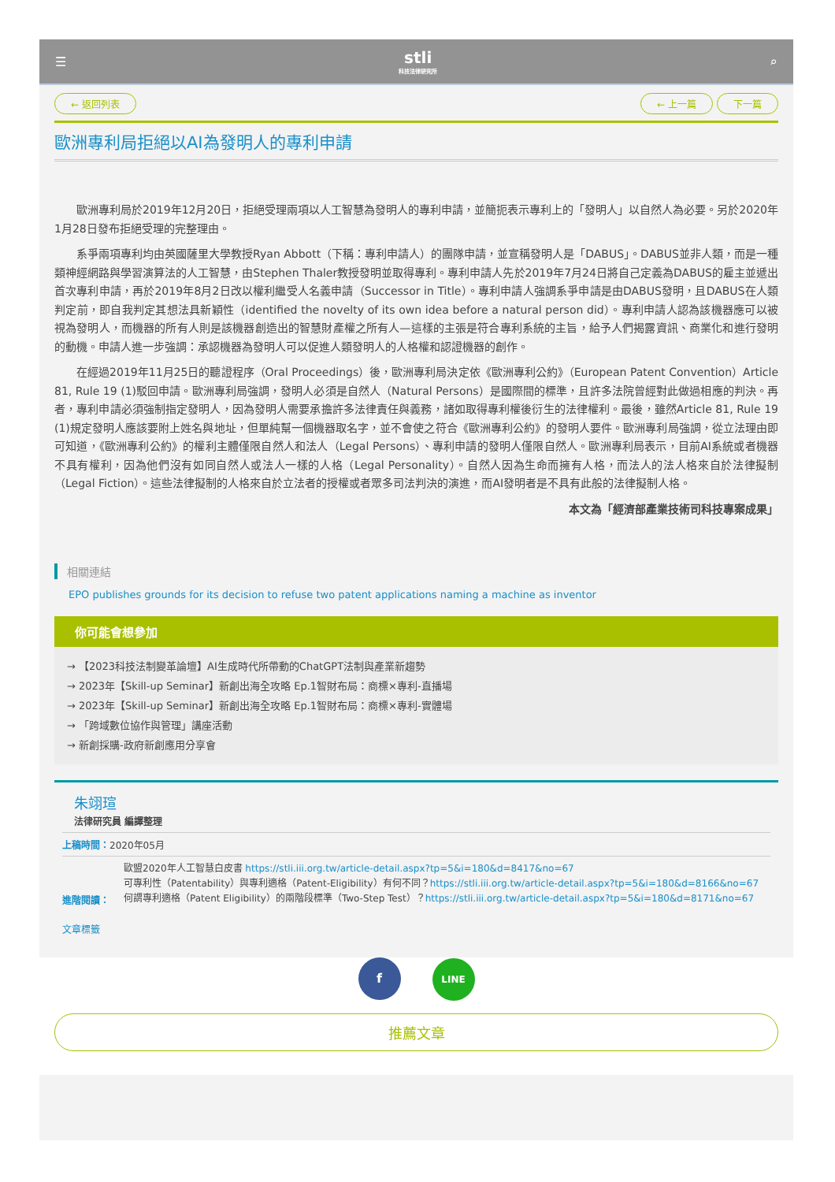☰
stli
科技法律研究所
⌕
← 返回列表 ← 上一篇 下一篇
歐洲專利局拒絕以AI為發明人的專利申請
歐洲專利局於2019年12月20日，拒絕受理兩項以人工智慧為發明人的專利申請，並簡扼表示專利上的「發明人」以自然人為必要。另於2020年1月28日發布拒絕受理的完整理由。
系爭兩項專利均由英國薩里大學教授Ryan Abbott（下稱：專利申請人）的團隊申請，並宣稱發明人是「DABUS」。DABUS並非人類，而是一種類神經網路與學習演算法的人工智慧，由Stephen Thaler教授發明並取得專利。專利申請人先於2019年7月24日將自己定義為DABUS的雇主並遞出首次專利申請，再於2019年8月2日改以權利繼受人名義申請（Successor in Title）。專利申請人強調系爭申請是由DABUS發明，且DABUS在人類判定前，即自我判定其想法具新穎性（identified the novelty of its own idea before a natural person did）。專利申請人認為該機器應可以被視為發明人，而機器的所有人則是該機器創造出的智慧財產權之所有人—這樣的主張是符合專利系統的主旨，給予人們揭露資訊、商業化和進行發明的動機。申請人進一步強調：承認機器為發明人可以促進人類發明人的人格權和認證機器的創作。
在經過2019年11月25日的聽證程序（Oral Proceedings）後，歐洲專利局決定依《歐洲專利公約》（European Patent Convention）Article 81, Rule 19 (1)駁回申請。歐洲專利局強調，發明人必須是自然人（Natural Persons）是國際間的標準，且許多法院曾經對此做過相應的判決。再者，專利申請必須強制指定發明人，因為發明人需要承擔許多法律責任與義務，諸如取得專利權後衍生的法律權利。最後，雖然Article 81, Rule 19 (1)規定發明人應該要附上姓名與地址，但單純幫一個機器取名字，並不會使之符合《歐洲專利公約》的發明人要件。歐洲專利局強調，從立法理由即可知道，《歐洲專利公約》的權利主體僅限自然人和法人（Legal Persons）、專利申請的發明人僅限自然人。歐洲專利局表示，目前AI系統或者機器不具有權利，因為他們沒有如同自然人或法人一樣的人格（Legal Personality）。自然人因為生命而擁有人格，而法人的法人格來自於法律擬制（Legal Fiction）。這些法律擬制的人格來自於立法者的授權或者眾多司法判決的演進，而AI發明者是不具有此般的法律擬制人格。
本文為「經濟部產業技術司科技專案成果」
相關連結
EPO publishes grounds for its decision to refuse two patent applications naming a machine as inventor
你可能會想參加
→ 【2023科技法制變革論壇】AI生成時代所帶動的ChatGPT法制與產業新趨勢
→ 2023年【Skill-up Seminar】新創出海全攻略 Ep.1智財布局：商標×專利-直播場
→ 2023年【Skill-up Seminar】新創出海全攻略 Ep.1智財布局：商標×專利-實體場
→ 「跨域數位協作與管理」講座活動
→ 新創採購-政府新創應用分享會
朱翊瑄
法律研究員 編譯整理
上稿時間：2020年05月
進階閱讀：
歐盟2020年人工智慧白皮書 https://stli.iii.org.tw/article-detail.aspx?tp=5&i=180&d=8417&no=67
可專利性（Patentability）與專利適格（Patent-Eligibility）有何不同？https://stli.iii.org.tw/article-detail.aspx?tp=5&i=180&d=8166&no=67
何謂專利適格（Patent Eligibility）的兩階段標準（Two-Step Test）？https://stli.iii.org.tw/article-detail.aspx?tp=5&i=180&d=8171&no=67
文章標籤
f LINE
推薦文章